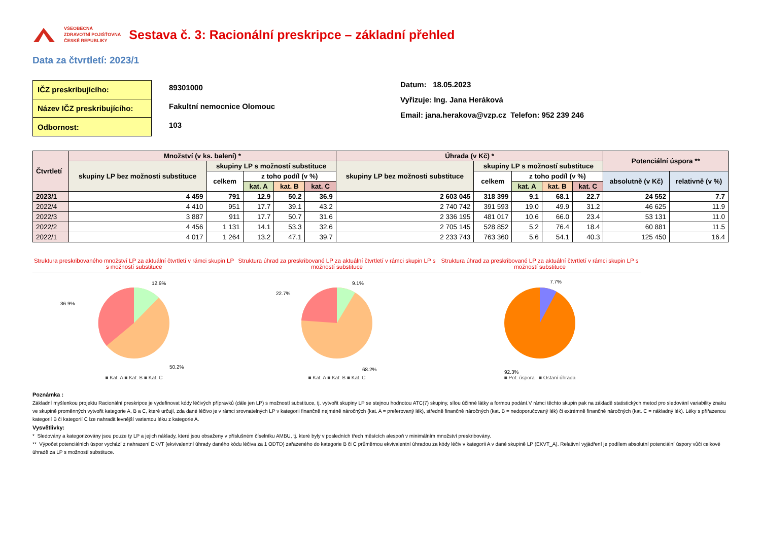VŠEOBECNÁ
ZDRAVOTNÍ POJIŠŤOVNA
ČESKÉ REPUBLIKY
Sestava č. 3: Racionální preskripce – základní přehled
Data za čtvrtletí: 2023/1
| IČZ preskribujícího: |
| Název IČZ preskribujícího: |
| Odbornost: |
89301000
Fakultní nemocnice Olomouc
103
Datum: 18.05.2023
Vyřizuje: Ing. Jana Heráková
Email: jana.herakova@vzp.cz Telefon: 952 239 246
| Čtvrtletí | Množství (v ks. balení) * | | | | | Úhrada (v Kč) * | | | | | Potenciální úspora ** | |
| --- | --- | --- | --- | --- | --- | --- | --- | --- | --- | --- | --- | --- |
| | skupiny LP bez možnosti substituce | skupiny LP s možností substituce | | | | skupiny LP bez možnosti substituce | skupiny LP s možností substituce | | | | | |
| | | celkem | z toho podíl (v %) | | | | celkem | z toho podíl (v %) | | | absolutně (v Kč) | relativně (v %) |
| | | | kat. A | kat. B | kat. C | | | kat. A | kat. B | kat. C | | |
| 2023/1 | 4 459 | 791 | 12.9 | 50.2 | 36.9 | 2 603 045 | 318 399 | 9.1 | 68.1 | 22.7 | 24 552 | 7.7 |
| 2022/4 | 4 410 | 951 | 17.7 | 39.1 | 43.2 | 2 740 742 | 391 593 | 19.0 | 49.9 | 31.2 | 46 625 | 11.9 |
| 2022/3 | 3 887 | 911 | 17.7 | 50.7 | 31.6 | 2 336 195 | 481 017 | 10.6 | 66.0 | 23.4 | 53 131 | 11.0 |
| 2022/2 | 4 456 | 1 131 | 14.1 | 53.3 | 32.6 | 2 705 145 | 528 852 | 5.2 | 76.4 | 18.4 | 60 881 | 11.5 |
| 2022/1 | 4 017 | 1 264 | 13.2 | 47.1 | 39.7 | 2 233 743 | 763 360 | 5.6 | 54.1 | 40.3 | 125 450 | 16.4 |
Struktura preskribovaného množství LP za aktuální čtvrtletí v rámci skupin LP s možností substituce
12.9%
36.9%
50.2%
■ Kat. A ■ Kat. B ■ Kat. C
Struktura úhrad za preskribované LP za aktuální čtvrtletí v rámci skupin LP s možností substituce
9.1%
22.7%
68.2%
■ Kat. A ■ Kat. B ■ Kat. C
Struktura úhrad za preskribované LP za aktuální čtvrtletí v rámci skupin LP s možností substituce
7.7%
92.3%
■ Pot. úspora ■ Ostaní úhrada
Poznámka :
Základní myšlenkou projektu Racionální preskripce je vydefinovat kódy léčivých přípravků (dále jen LP) s možností substituce, tj. vytvořit skupiny LP se stejnou hodnotou ATC(7) skupiny, sílou účinné látky a formou podání.V rámci těchto skupin pak na základě statistických metod pro sledování variability znaku ve skupině proměnných vytvořit kategorie A, B a C, které určují, zda dané léčivo je v rámci srovnatelných LP v kategorii finančně nejméně náročných (kat. A = preferovaný lék), středně finančně náročných (kat. B = nedoporučovaný lék) či extrémně finančně náročných (kat. C = nákladný lék). Léky s přiřazenou kategorií B či kategorií C lze nahradit levnější variantou léku z kategorie A.
Vysvětlivky:
* Sledovány a kategorizovány jsou pouze ty LP a jejich náklady, které jsou obsaženy v příslušném číselníku AMBU, tj. které byly v posledních třech měsících alespoň v minimálním množství preskribovány.
** Výpočet potenciálních úspor vychází z nahrazení EKVT (ekvivalentní úhrady daného kódu léčiva za 1 ODTD) zařazeného do kategorie B či C průměrnou ekvivalentní úhradou za kódy léčiv v kategorii A v dané skupině LP (EKVT_A). Relativní vyjádření je podílem absolutní potenciální úspory vůči celkové úhradě za LP s možností substituce.